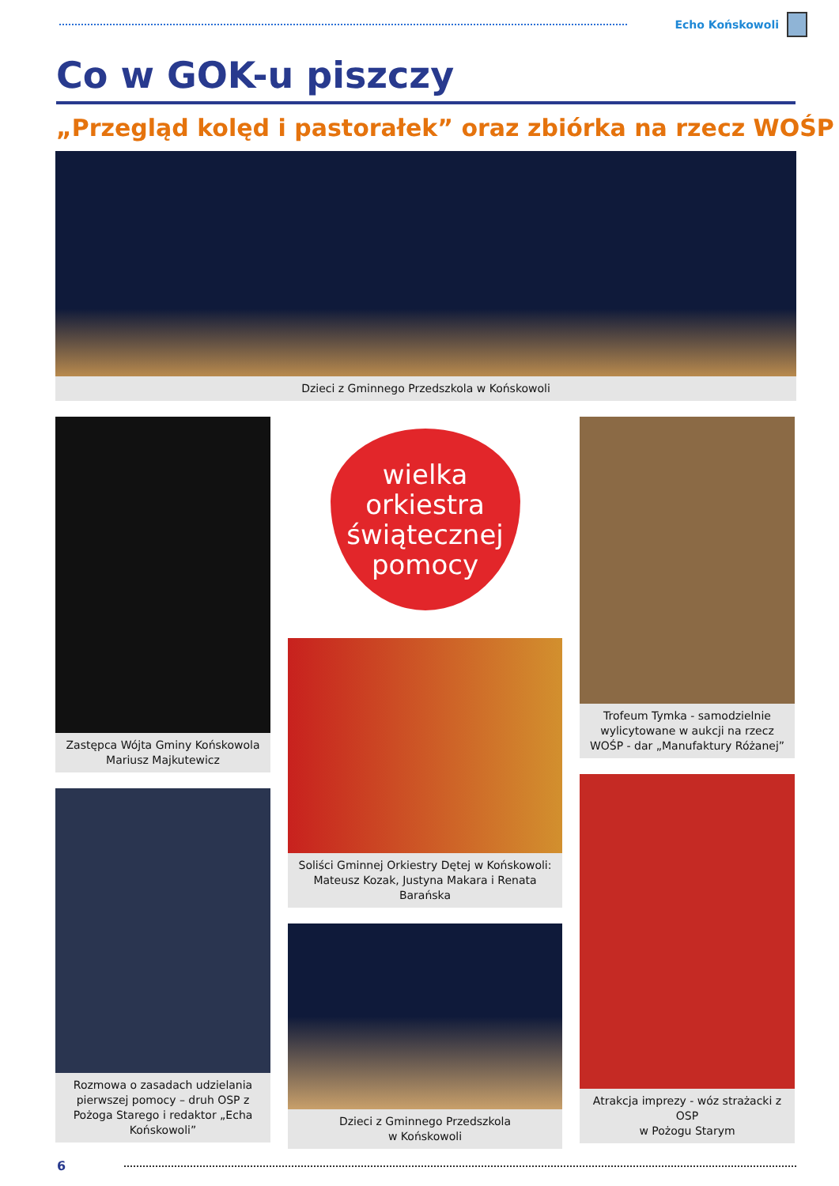Echo Końskowoli
Co w GOK-u piszczy
„Przegląd kolęd i pastorałek” oraz zbiórka na rzecz WOŚP
Dzieci z Gminnego Przedszkola w Końskowoli
Zastępca Wójta Gminy Końskowola
Mariusz Majkutewicz
Rozmowa o zasadach udzielania pierwszej pomocy – druh OSP z Pożoga Starego i redaktor „Echa Końskowoli”
wielka orkiestra
świątecznej
pomocy
Soliści Gminnej Orkiestry Dętej w Końskowoli: Mateusz Kozak, Justyna Makara i Renata Barańska
Dzieci z Gminnego Przedszkola
w Końskowoli
Trofeum Tymka - samodzielnie wylicytowane w aukcji na rzecz WOŚP - dar „Manufaktury Różanej”
Atrakcja imprezy - wóz strażacki z OSP
w Pożogu Starym
6